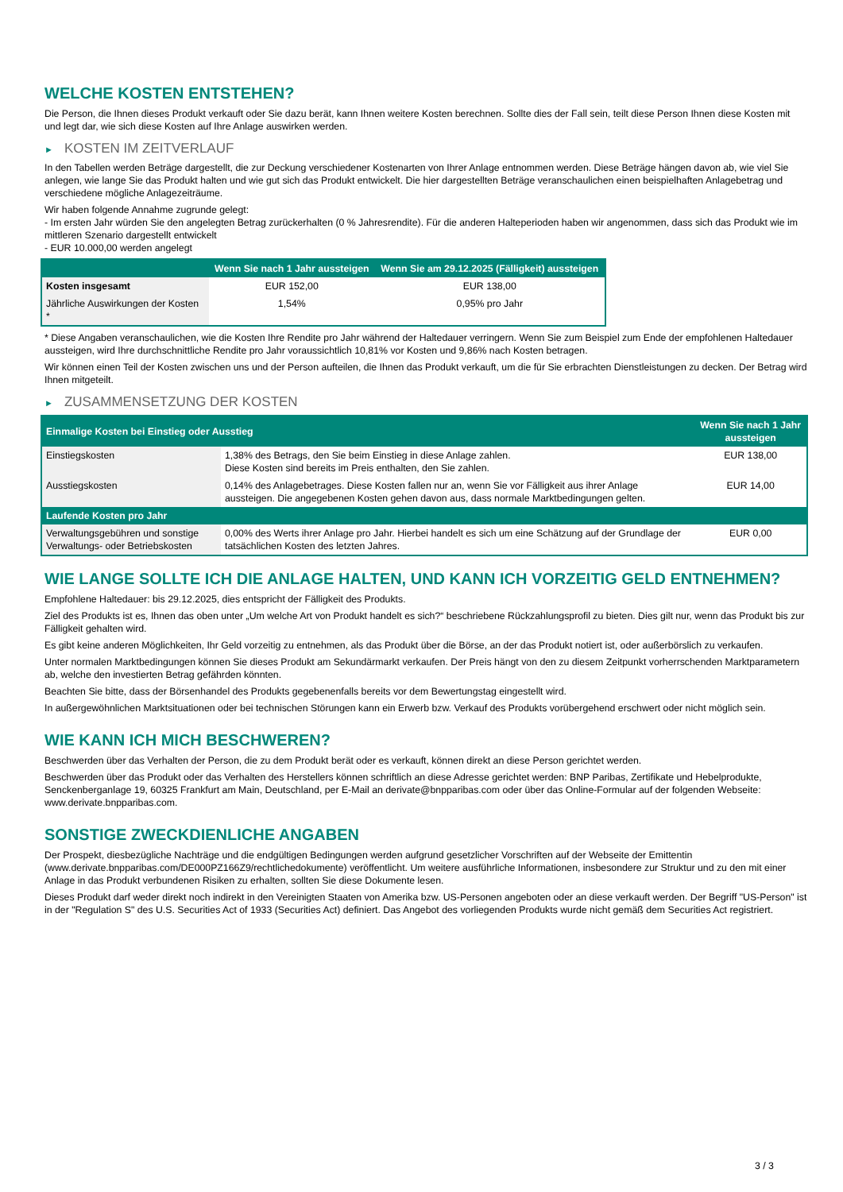WELCHE KOSTEN ENTSTEHEN?
Die Person, die Ihnen dieses Produkt verkauft oder Sie dazu berät, kann Ihnen weitere Kosten berechnen. Sollte dies der Fall sein, teilt diese Person Ihnen diese Kosten mit und legt dar, wie sich diese Kosten auf Ihre Anlage auswirken werden.
► KOSTEN IM ZEITVERLAUF
In den Tabellen werden Beträge dargestellt, die zur Deckung verschiedener Kostenarten von Ihrer Anlage entnommen werden. Diese Beträge hängen davon ab, wie viel Sie anlegen, wie lange Sie das Produkt halten und wie gut sich das Produkt entwickelt. Die hier dargestellten Beträge veranschaulichen einen beispielhaften Anlagebetrag und verschiedene mögliche Anlagezeiträume.
Wir haben folgende Annahme zugrunde gelegt:
- Im ersten Jahr würden Sie den angelegten Betrag zurückerhalten (0 % Jahresrendite). Für die anderen Halteperioden haben wir angenommen, dass sich das Produkt wie im mittleren Szenario dargestellt entwickelt
- EUR 10.000,00 werden angelegt
| | Wenn Sie nach 1 Jahr aussteigen | Wenn Sie am 29.12.2025 (Fälligkeit) aussteigen |
| --- | --- | --- |
| Kosten insgesamt | EUR 152,00 | EUR 138,00 |
| Jährliche Auswirkungen der Kosten * | 1,54% | 0,95% pro Jahr |
* Diese Angaben veranschaulichen, wie die Kosten Ihre Rendite pro Jahr während der Haltedauer verringern. Wenn Sie zum Beispiel zum Ende der empfohlenen Haltedauer aussteigen, wird Ihre durchschnittliche Rendite pro Jahr voraussichtlich 10,81% vor Kosten und 9,86% nach Kosten betragen.
Wir können einen Teil der Kosten zwischen uns und der Person aufteilen, die Ihnen das Produkt verkauft, um die für Sie erbrachten Dienstleistungen zu decken. Der Betrag wird Ihnen mitgeteilt.
► ZUSAMMENSETZUNG DER KOSTEN
| Einmalige Kosten bei Einstieg oder Ausstieg | | Wenn Sie nach 1 Jahr aussteigen |
| --- | --- | --- |
| Einstiegskosten | 1,38% des Betrags, den Sie beim Einstieg in diese Anlage zahlen. Diese Kosten sind bereits im Preis enthalten, den Sie zahlen. | EUR 138,00 |
| Ausstiegskosten | 0,14% des Anlagebetrages. Diese Kosten fallen nur an, wenn Sie vor Fälligkeit aus ihrer Anlage aussteigen. Die angegebenen Kosten gehen davon aus, dass normale Marktbedingungen gelten. | EUR 14,00 |
| Laufende Kosten pro Jahr | | |
| Verwaltungsgebühren und sonstige Verwaltungs- oder Betriebskosten | 0,00% des Werts ihrer Anlage pro Jahr. Hierbei handelt es sich um eine Schätzung auf der Grundlage der tatsächlichen Kosten des letzten Jahres. | EUR 0,00 |
WIE LANGE SOLLTE ICH DIE ANLAGE HALTEN, UND KANN ICH VORZEITIG GELD ENTNEHMEN?
Empfohlene Haltedauer: bis 29.12.2025, dies entspricht der Fälligkeit des Produkts.
Ziel des Produkts ist es, Ihnen das oben unter „Um welche Art von Produkt handelt es sich?“ beschriebene Rückzahlungsprofil zu bieten. Dies gilt nur, wenn das Produkt bis zur Fälligkeit gehalten wird.
Es gibt keine anderen Möglichkeiten, Ihr Geld vorzeitig zu entnehmen, als das Produkt über die Börse, an der das Produkt notiert ist, oder außerbörslich zu verkaufen.
Unter normalen Marktbedingungen können Sie dieses Produkt am Sekundärmarkt verkaufen. Der Preis hängt von den zu diesem Zeitpunkt vorherrschenden Marktparametern ab, welche den investierten Betrag gefährden könnten.
Beachten Sie bitte, dass der Börsenhandel des Produkts gegebenenfalls bereits vor dem Bewertungstag eingestellt wird.
In außergewöhnlichen Marktsituationen oder bei technischen Störungen kann ein Erwerb bzw. Verkauf des Produkts vorübergehend erschwert oder nicht möglich sein.
WIE KANN ICH MICH BESCHWEREN?
Beschwerden über das Verhalten der Person, die zu dem Produkt berät oder es verkauft, können direkt an diese Person gerichtet werden.
Beschwerden über das Produkt oder das Verhalten des Herstellers können schriftlich an diese Adresse gerichtet werden: BNP Paribas, Zertifikate und Hebelprodukte, Senckenberganlage 19, 60325 Frankfurt am Main, Deutschland, per E-Mail an derivate@bnpparibas.com oder über das Online-Formular auf der folgenden Webseite: www.derivate.bnpparibas.com.
SONSTIGE ZWECKDIENLICHE ANGABEN
Der Prospekt, diesbezügliche Nachträge und die endgültigen Bedingungen werden aufgrund gesetzlicher Vorschriften auf der Webseite der Emittentin (www.derivate.bnpparibas.com/DE000PZ166Z9/rechtlichedokumente) veröffentlicht. Um weitere ausführliche Informationen, insbesondere zur Struktur und zu den mit einer Anlage in das Produkt verbundenen Risiken zu erhalten, sollten Sie diese Dokumente lesen.
Dieses Produkt darf weder direkt noch indirekt in den Vereinigten Staaten von Amerika bzw. US-Personen angeboten oder an diese verkauft werden. Der Begriff "US-Person" ist in der "Regulation S" des U.S. Securities Act of 1933 (Securities Act) definiert. Das Angebot des vorliegenden Produkts wurde nicht gemäß dem Securities Act registriert.
3 / 3